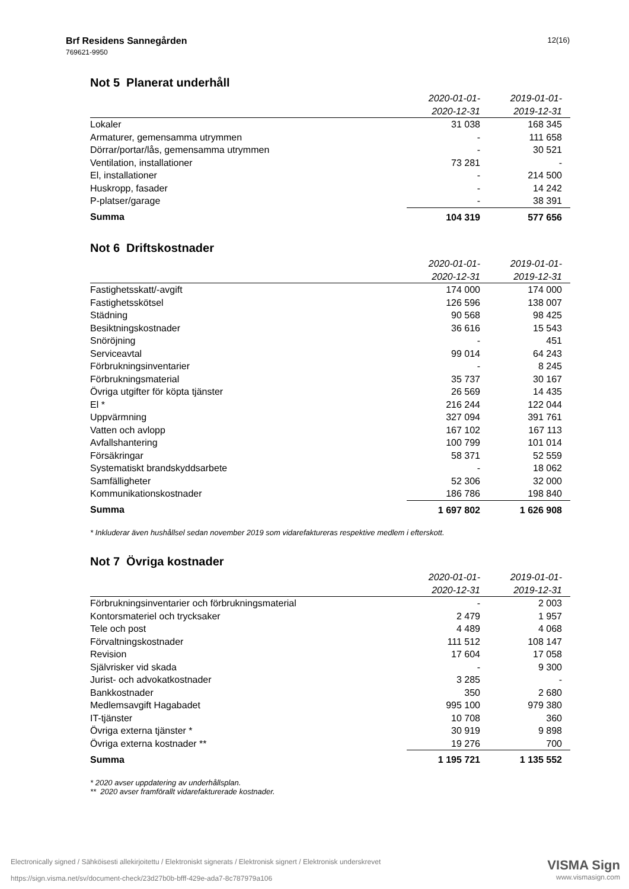12(16) Brf Residens Sannegården
769621-9950
Not 5 Planerat underhåll
| | 2020-01-01- | 2019-01-01- |
| --- | --- | --- |
| | 2020-12-31 | 2019-12-31 |
| Lokaler | 31 038 | 168 345 |
| Armaturer, gemensamma utrymmen | - | 111 658 |
| Dörrar/portar/lås, gemensamma utrymmen | - | 30 521 |
| Ventilation, installationer | 73 281 | - |
| El, installationer | - | 214 500 |
| Huskropp, fasader | - | 14 242 |
| P-platser/garage | - | 38 391 |
| Summa | 104 319 | 577 656 |
Not 6 Driftskostnader
| | 2020-01-01- | 2019-01-01- |
| --- | --- | --- |
| | 2020-12-31 | 2019-12-31 |
| Fastighetsskatt/-avgift | 174 000 | 174 000 |
| Fastighetsskötsel | 126 596 | 138 007 |
| Städning | 90 568 | 98 425 |
| Besiktningskostnader | 36 616 | 15 543 |
| Snöröjning | - | 451 |
| Serviceavtal | 99 014 | 64 243 |
| Förbrukningsinventarier | - | 8 245 |
| Förbrukningsmaterial | 35 737 | 30 167 |
| Övriga utgifter för köpta tjänster | 26 569 | 14 435 |
| El * | 216 244 | 122 044 |
| Uppvärmning | 327 094 | 391 761 |
| Vatten och avlopp | 167 102 | 167 113 |
| Avfallshantering | 100 799 | 101 014 |
| Försäkringar | 58 371 | 52 559 |
| Systematiskt brandskyddsarbete | - | 18 062 |
| Samfälligheter | 52 306 | 32 000 |
| Kommunikationskostnader | 186 786 | 198 840 |
| Summa | 1 697 802 | 1 626 908 |
* Inkluderar även hushållsel sedan november 2019 som vidarefaktureras respektive medlem i efterskott.
Not 7 Övriga kostnader
| | 2020-01-01- | 2019-01-01- |
| --- | --- | --- |
| | 2020-12-31 | 2019-12-31 |
| Förbrukningsinventarier och förbrukningsmaterial | - | 2 003 |
| Kontorsmateriel och trycksaker | 2 479 | 1 957 |
| Tele och post | 4 489 | 4 068 |
| Förvaltningskostnader | 111 512 | 108 147 |
| Revision | 17 604 | 17 058 |
| Självrisker vid skada | - | 9 300 |
| Jurist- och advokatkostnader | 3 285 | - |
| Bankkostnader | 350 | 2 680 |
| Medlemsavgift Hagabadet | 995 100 | 979 380 |
| IT-tjänster | 10 708 | 360 |
| Övriga externa tjänster * | 30 919 | 9 898 |
| Övriga externa kostnader ** | 19 276 | 700 |
| Summa | 1 195 721 | 1 135 552 |
* 2020 avser uppdatering av underhållsplan.
** 2020 avser framförallt vidarefakturerade kostnader.
VISMA Sign
www.vismasign.com
Electronically signed / Sähköisesti allekirjoitettu / Elektroniskt signerats / Elektronisk signert / Elektronisk underskrevet
https://sign.visma.net/sv/document-check/23d27b0b-bfff-429e-ada7-8c787979a106